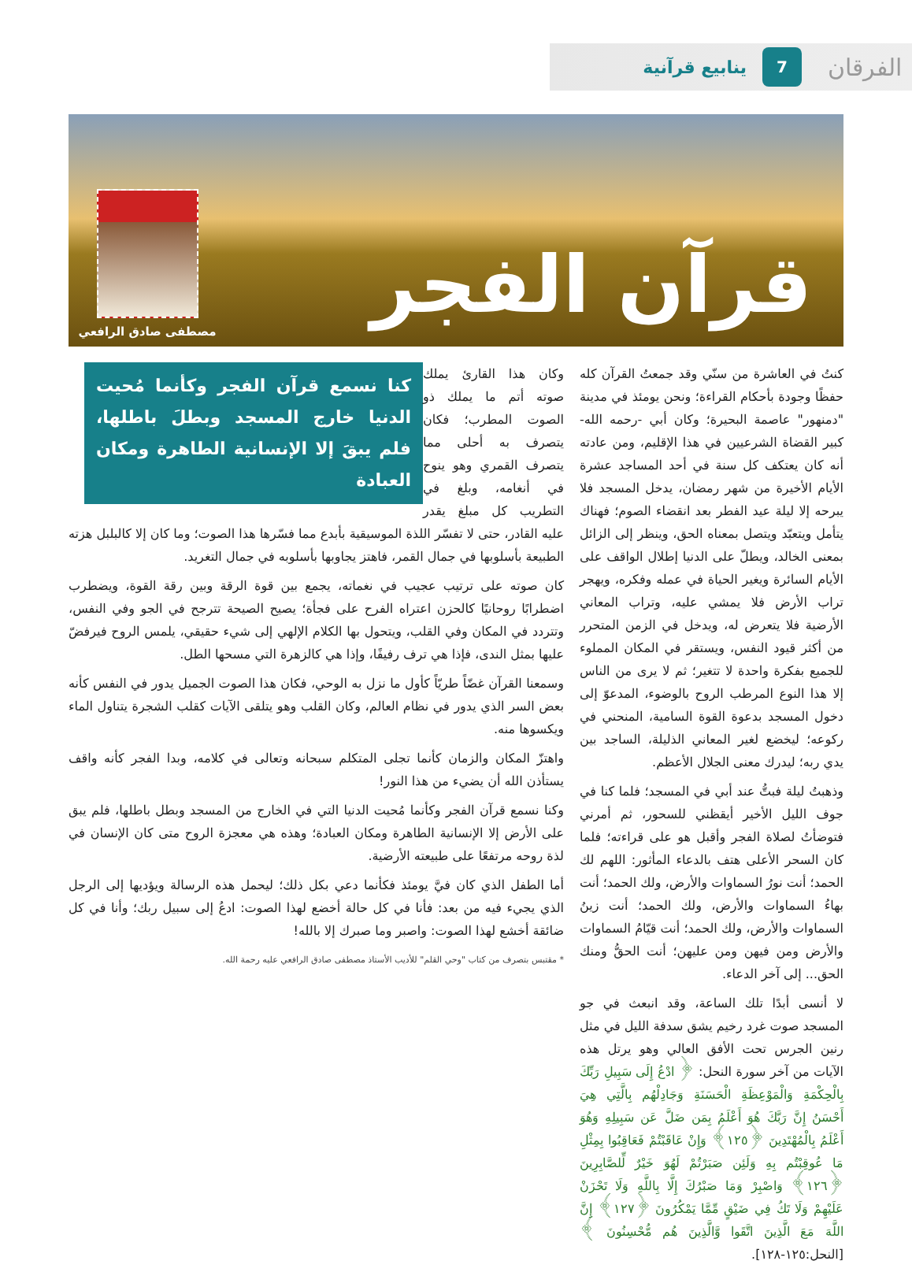الفرقان
7
ينابيع قرآنية
قرآن الفجر
مصطفى صادق الرافعي
كنتُ في العاشرة من سنّي وقد جمعتُ القرآن كله حفظًا وجودة بأحكام القراءة؛ ونحن يومئذ في مدينة "دمنهور" عاصمة البحيرة؛ وكان أبي -رحمه الله- كبير القضاة الشرعيين في هذا الإقليم، ومن عادته أنه كان يعتكف كل سنة في أحد المساجد عشرة الأيام الأخيرة من شهر رمضان، يدخل المسجد فلا يبرحه إلا ليلة عيد الفطر بعد انقضاء الصوم؛ فهناك يتأمل ويتعبّد ويتصل بمعناه الحق، وينظر إلى الزائل بمعنى الخالد، ويطلّ على الدنيا إطلال الواقف على الأيام السائرة ويغير الحياة في عمله وفكره، ويهجر تراب الأرض فلا يمشي عليه، وتراب المعاني الأرضية فلا يتعرض له، ويدخل في الزمن المتحرر من أكثر قيود النفس، ويستقر في المكان المملوء للجميع بفكرة واحدة لا تتغير؛ ثم لا يرى من الناس إلا هذا النوع المرطب الروح بالوضوء، المدعوّ إلى دخول المسجد بدعوة القوة السامية، المنحني في ركوعه؛ ليخضع لغير المعاني الذليلة، الساجد بين يدي ربه؛ ليدرك معنى الجلال الأعظم.
وذهبتُ ليلة فبتُّ عند أبي في المسجد؛ فلما كنا في جوف الليل الأخير أيقظني للسحور، ثم أمرني فتوضأتُ لصلاة الفجر وأقبل هو على قراءته؛ فلما كان السحر الأعلى هتف بالدعاء المأثور: اللهم لك الحمد؛ أنت نورُ السماوات والأرض، ولك الحمد؛ أنت بهاءُ السماوات والأرض، ولك الحمد؛ أنت زينُ السماوات والأرض، ولك الحمد؛ أنت قيّامُ السماوات والأرض ومن فيهن ومن عليهن؛ أنت الحقُّ ومنك الحق... إلى آخر الدعاء.
لا أنسى أبدًا تلك الساعة، وقد انبعث في جو المسجد صوت غرد رخيم يشق سدفة الليل في مثل رنين الجرس تحت الأفق العالي وهو يرتل هذه الآيات من آخر سورة النحل: ﴿ ادْعُ إِلَى سَبِيلِ رَبِّكَ بِالْحِكْمَةِ وَالْمَوْعِظَةِ الْحَسَنَةِ وَجَادِلْهُم بِالَّتِي هِيَ أَحْسَنُ إِنَّ رَبَّكَ هُوَ أَعْلَمُ بِمَن ضَلَّ عَن سَبِيلِهِ وَهُوَ أَعْلَمُ بِالْمُهْتَدِينَ ﴿١٢٥﴾ وَإِنْ عَاقَبْتُمْ فَعَاقِبُوا بِمِثْلِ مَا عُوقِبْتُم بِهِ وَلَئِن صَبَرْتُمْ لَهُوَ خَيْرٌ لِّلصَّابِرِينَ ﴿١٢٦﴾ وَاصْبِرْ وَمَا صَبْرُكَ إِلَّا بِاللَّهِ وَلَا تَحْزَنْ عَلَيْهِمْ وَلَا تَكُ فِي ضَيْقٍ مِّمَّا يَمْكُرُونَ ﴿١٢٧﴾ إِنَّ اللَّهَ مَعَ الَّذِينَ اتَّقَوا وَّالَّذِينَ هُم مُّحْسِنُونَ ﴾ [النحل:١٢٥-١٢٨].
كنا نسمع قرآن الفجر وكأنما مُحيت الدنيا خارج المسجد وبطلَ باطلها، فلم يبقَ إلا الإنسانية الطاهرة ومكان العبادة
وكان هذا القارئ يملك صوته أتم ما يملك ذو الصوت المطرب؛ فكان يتصرف به أحلى مما يتصرف القمري وهو ينوح في أنغامه، وبلغ في التطريب كل مبلغ يقدر عليه القادر، حتى لا تفسّر اللذة الموسيقية بأبدع مما فسّرها هذا الصوت؛ وما كان إلا كالبلبل هزته الطبيعة بأسلوبها في جمال القمر، فاهتز يجاوبها بأسلوبه في جمال التغريد.
كان صوته على ترتيب عجيب في نغماته، يجمع بين قوة الرقة وبين رقة القوة، ويضطرب اضطرابًا روحانيًا كالحزن اعتراه الفرح على فجأة؛ يصيح الصيحة تترجح في الجو وفي النفس، وتتردد في المكان وفي القلب، ويتحول بها الكلام الإلهي إلى شيء حقيقي، يلمس الروح فيرفضّ عليها بمثل الندى، فإذا هي ترف رفيفًا، وإذا هي كالزهرة التي مسحها الطل.
وسمعنا القرآن غضّاً طريّاً كأول ما نزل به الوحي، فكان هذا الصوت الجميل يدور في النفس كأنه بعض السر الذي يدور في نظام العالم، وكان القلب وهو يتلقى الآيات كقلب الشجرة يتناول الماء ويكسوها منه.
واهتزّ المكان والزمان كأنما تجلى المتكلم سبحانه وتعالى في كلامه، وبدا الفجر كأنه واقف يستأذن الله أن يضيء من هذا النور!
وكنا نسمع قرآن الفجر وكأنما مُحيت الدنيا التي في الخارج من المسجد وبطل باطلها، فلم يبق على الأرض إلا الإنسانية الطاهرة ومكان العبادة؛ وهذه هي معجزة الروح متى كان الإنسان في لذة روحه مرتفعًا على طبيعته الأرضية.
أما الطفل الذي كان فيَّ يومئذ فكأنما دعي بكل ذلك؛ ليحمل هذه الرسالة ويؤديها إلى الرجل الذي يجيء فيه من بعد: فأنا في كل حالة أخضع لهذا الصوت: ادعُ إلى سبيل ربك؛ وأنا في كل ضائقة أخشع لهذا الصوت: واصبر وما صبرك إلا بالله!
* مقتبس بتصرف من كتاب "وحي القلم" للأديب الأستاذ مصطفى صادق الرافعي عليه رحمة الله.